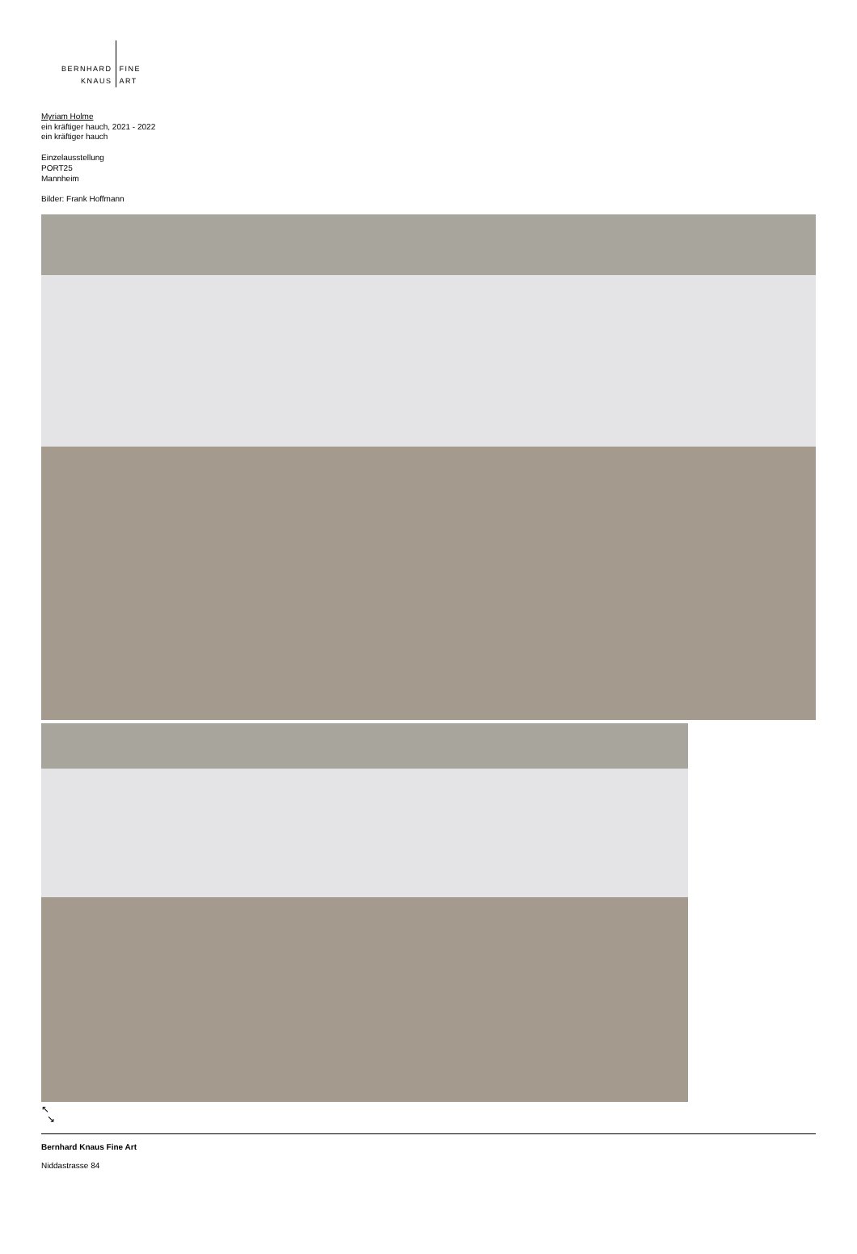BERNHARD
KNAUS
FINE
ART
Myriam Holme
ein kräftiger hauch, 2021 - 2022
ein kräftiger hauch
Einzelausstellung
PORT25
Mannheim
Bilder: Frank Hoffmann
↖
↘
Bernhard Knaus Fine Art
Niddastrasse 84